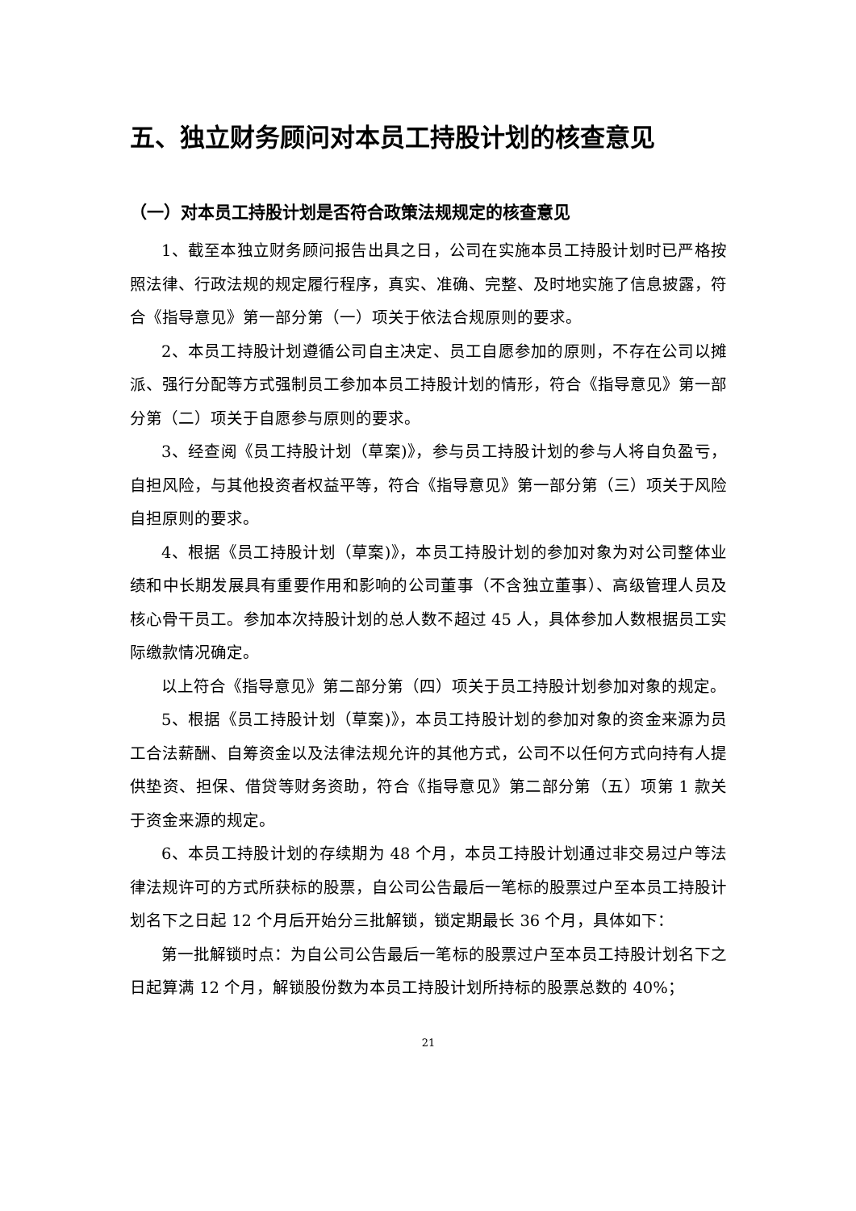五、独立财务顾问对本员工持股计划的核查意见
（一）对本员工持股计划是否符合政策法规规定的核查意见
1、截至本独立财务顾问报告出具之日，公司在实施本员工持股计划时已严格按照法律、行政法规的规定履行程序，真实、准确、完整、及时地实施了信息披露，符合《指导意见》第一部分第（一）项关于依法合规原则的要求。
2、本员工持股计划遵循公司自主决定、员工自愿参加的原则，不存在公司以摊派、强行分配等方式强制员工参加本员工持股计划的情形，符合《指导意见》第一部分第（二）项关于自愿参与原则的要求。
3、经查阅《员工持股计划（草案)》，参与员工持股计划的参与人将自负盈亏，自担风险，与其他投资者权益平等，符合《指导意见》第一部分第（三）项关于风险自担原则的要求。
4、根据《员工持股计划（草案)》，本员工持股计划的参加对象为对公司整体业绩和中长期发展具有重要作用和影响的公司董事（不含独立董事）、高级管理人员及核心骨干员工。参加本次持股计划的总人数不超过 45 人，具体参加人数根据员工实际缴款情况确定。
以上符合《指导意见》第二部分第（四）项关于员工持股计划参加对象的规定。
5、根据《员工持股计划（草案)》，本员工持股计划的参加对象的资金来源为员工合法薪酬、自筹资金以及法律法规允许的其他方式，公司不以任何方式向持有人提供垫资、担保、借贷等财务资助，符合《指导意见》第二部分第（五）项第 1 款关于资金来源的规定。
6、本员工持股计划的存续期为 48 个月，本员工持股计划通过非交易过户等法律法规许可的方式所获标的股票，自公司公告最后一笔标的股票过户至本员工持股计划名下之日起 12 个月后开始分三批解锁，锁定期最长 36 个月，具体如下：
第一批解锁时点：为自公司公告最后一笔标的股票过户至本员工持股计划名下之日起算满 12 个月，解锁股份数为本员工持股计划所持标的股票总数的 40%；
21